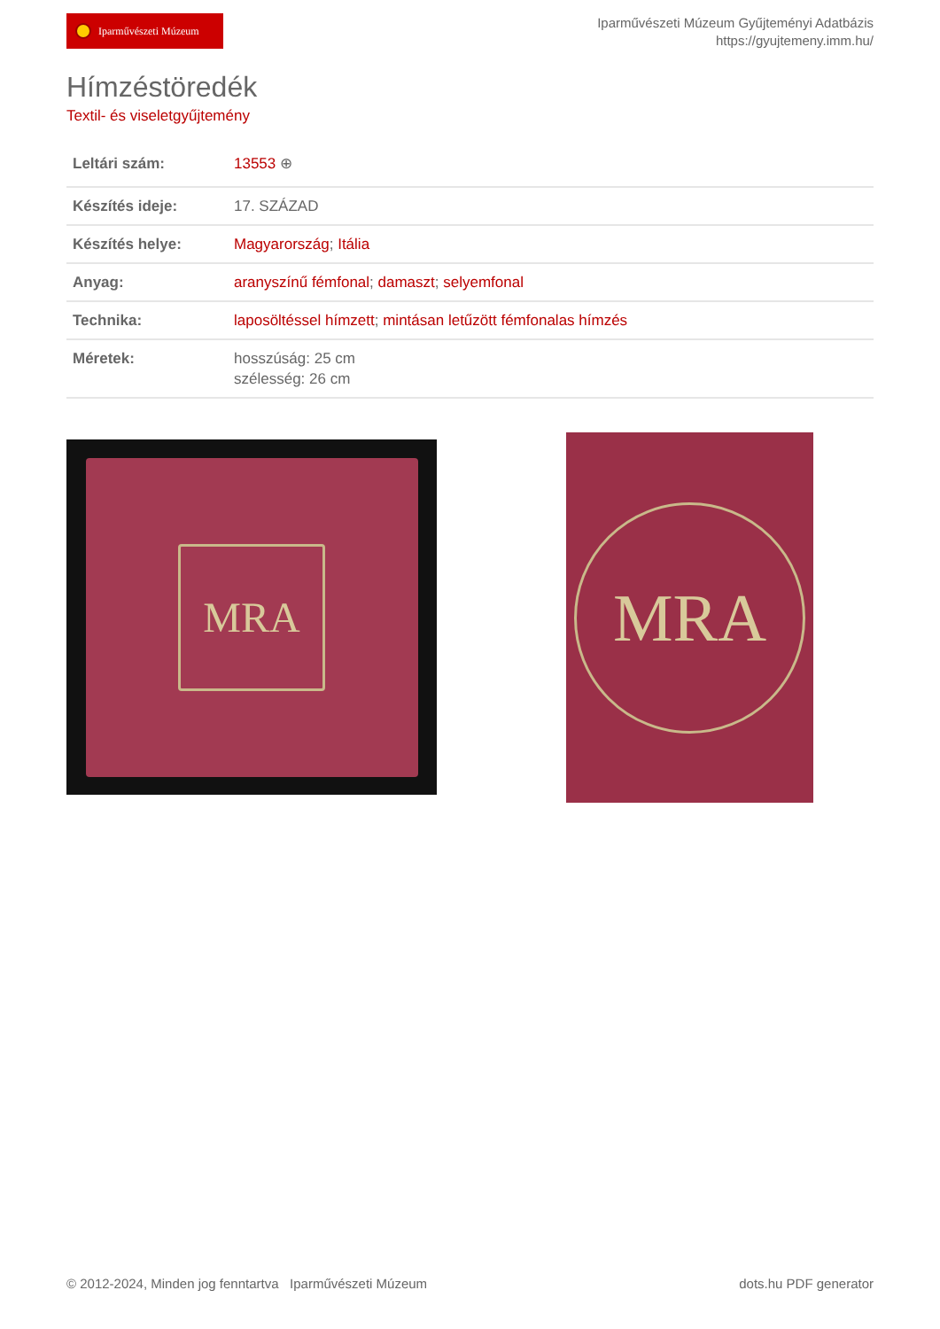Iparművészeti Múzeum
Iparművészeti Múzeum Gyűjteményi Adatbázis
https://gyujtemeny.imm.hu/
Hímzéstöredék
Textil- és viseletgyűjtemény
| Leltári szám: | 13553 ⊕ |
| Készítés ideje: | 17. SZÁZAD |
| Készítés helye: | Magyarország ; Itália |
| Anyag: | aranyszínű fémfonal ; damaszt ; selyemfonal |
| Technika: | laposöltéssel hímzett ; mintásan letűzött fémfonalas hímzés |
| Méretek: | hosszúság: 25 cm szélesség: 26 cm |
MRA
MRA
© 2012-2024, Minden jog fenntartva Iparművészeti Múzeum
dots.hu PDF generator